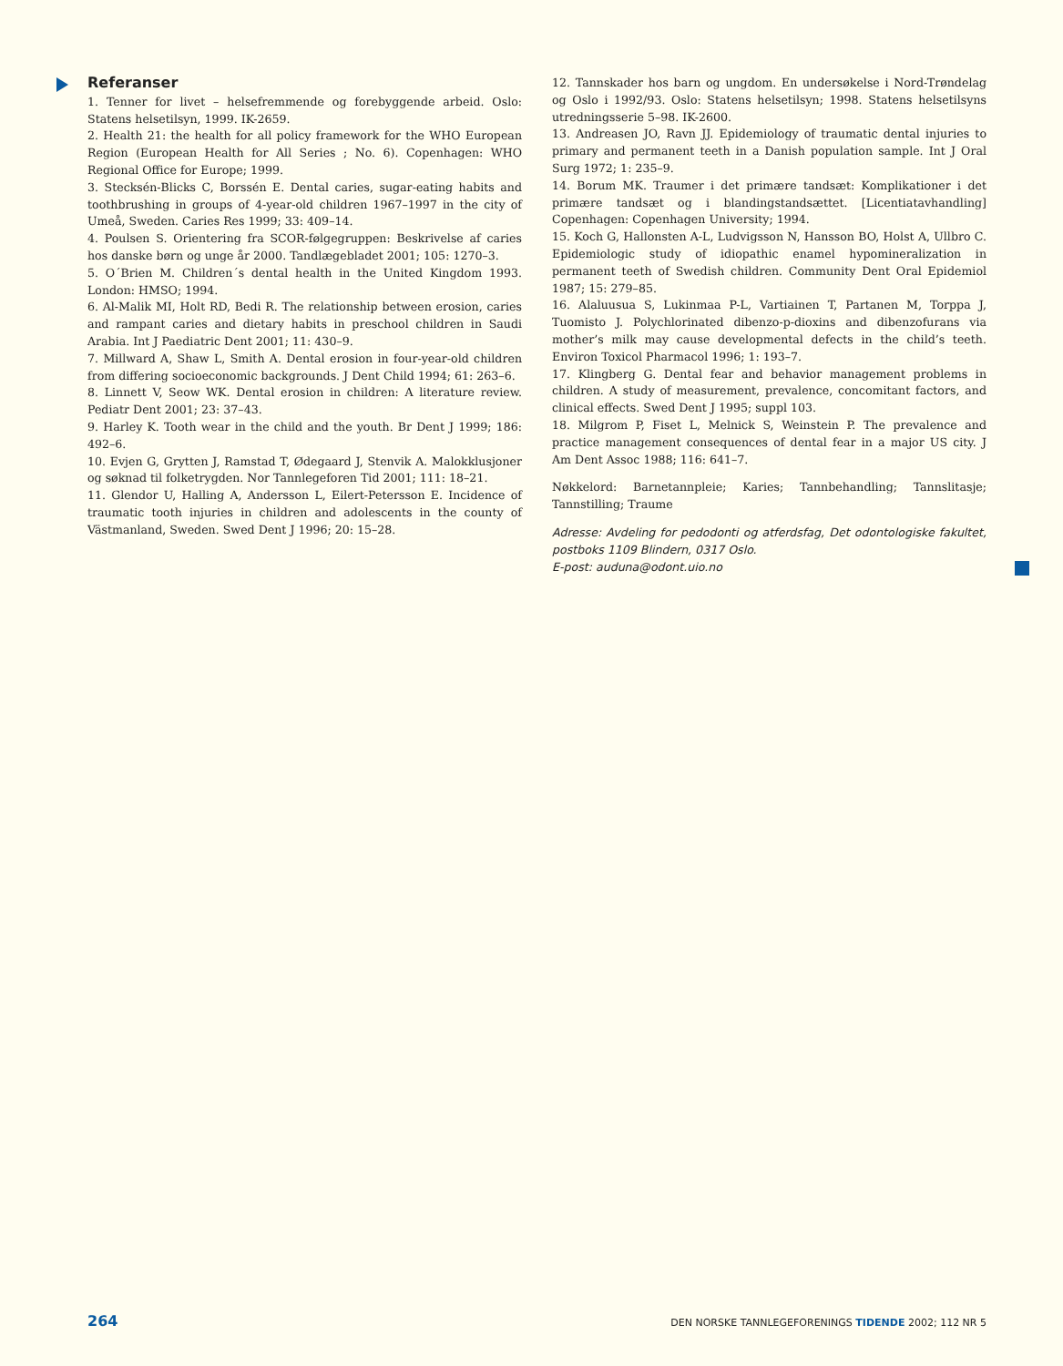Referanser
1. Tenner for livet – helsefremmende og forebyggende arbeid. Oslo: Statens helsetilsyn, 1999. IK-2659.
2. Health 21: the health for all policy framework for the WHO European Region (European Health for All Series ; No. 6). Copenhagen: WHO Regional Office for Europe; 1999.
3. Stecksén-Blicks C, Borssén E. Dental caries, sugar-eating habits and toothbrushing in groups of 4-year-old children 1967–1997 in the city of Umeå, Sweden. Caries Res 1999; 33: 409–14.
4. Poulsen S. Orientering fra SCOR-følgegruppen: Beskrivelse af caries hos danske børn og unge år 2000. Tandlægebladet 2001; 105: 1270–3.
5. O´Brien M. Children´s dental health in the United Kingdom 1993. London: HMSO; 1994.
6. Al-Malik MI, Holt RD, Bedi R. The relationship between erosion, caries and rampant caries and dietary habits in preschool children in Saudi Arabia. Int J Paediatric Dent 2001; 11: 430–9.
7. Millward A, Shaw L, Smith A. Dental erosion in four-year-old children from differing socioeconomic backgrounds. J Dent Child 1994; 61: 263–6.
8. Linnett V, Seow WK. Dental erosion in children: A literature review. Pediatr Dent 2001; 23: 37–43.
9. Harley K. Tooth wear in the child and the youth. Br Dent J 1999; 186: 492–6.
10. Evjen G, Grytten J, Ramstad T, Ødegaard J, Stenvik A. Malokklusjoner og søknad til folketrygden. Nor Tannlegeforen Tid 2001; 111: 18–21.
11. Glendor U, Halling A, Andersson L, Eilert-Petersson E. Incidence of traumatic tooth injuries in children and adolescents in the county of Västmanland, Sweden. Swed Dent J 1996; 20: 15–28.
12. Tannskader hos barn og ungdom. En undersøkelse i Nord-Trøndelag og Oslo i 1992/93. Oslo: Statens helsetilsyn; 1998. Statens helsetilsyns utredningsserie 5–98. IK-2600.
13. Andreasen JO, Ravn JJ. Epidemiology of traumatic dental injuries to primary and permanent teeth in a Danish population sample. Int J Oral Surg 1972; 1: 235–9.
14. Borum MK. Traumer i det primære tandsæt: Komplikationer i det primære tandsæt og i blandingstandsættet. [Licentiatavhandling] Copenhagen: Copenhagen University; 1994.
15. Koch G, Hallonsten A-L, Ludvigsson N, Hansson BO, Holst A, Ullbro C. Epidemiologic study of idiopathic enamel hypomineralization in permanent teeth of Swedish children. Community Dent Oral Epidemiol 1987; 15: 279–85.
16. Alaluusua S, Lukinmaa P-L, Vartiainen T, Partanen M, Torppa J, Tuomisto J. Polychlorinated dibenzo-p-dioxins and dibenzofurans via mother’s milk may cause developmental defects in the child’s teeth. Environ Toxicol Pharmacol 1996; 1: 193–7.
17. Klingberg G. Dental fear and behavior management problems in children. A study of measurement, prevalence, concomitant factors, and clinical effects. Swed Dent J 1995; suppl 103.
18. Milgrom P, Fiset L, Melnick S, Weinstein P. The prevalence and practice management consequences of dental fear in a major US city. J Am Dent Assoc 1988; 116: 641–7.
Nøkkelord: Barnetannpleie; Karies; Tannbehandling; Tannslitasje; Tannstilling; Traume
Adresse: Avdeling for pedodonti og atferdsfag, Det odontologiske fakultet, postboks 1109 Blindern, 0317 Oslo.
E-post: auduna@odont.uio.no
264 DEN NORSKE TANNLEGEFORENINGS TIDENDE 2002; 112 NR 5